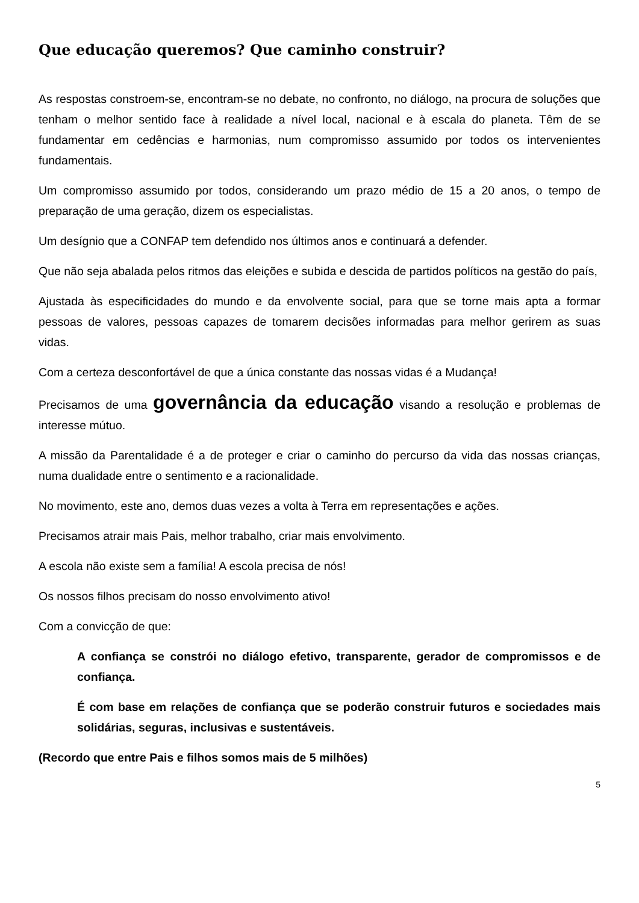Que educação queremos? Que caminho construir?
As respostas constroem-se, encontram-se no debate, no confronto, no diálogo, na procura de soluções que tenham o melhor sentido face à realidade a nível local, nacional e à escala do planeta. Têm de se fundamentar em cedências e harmonias, num compromisso assumido por todos os intervenientes fundamentais.
Um compromisso assumido por todos, considerando um prazo médio de 15 a 20 anos, o tempo de preparação de uma geração, dizem os especialistas.
Um desígnio que a CONFAP tem defendido nos últimos anos e continuará a defender.
Que não seja abalada pelos ritmos das eleições e subida e descida de partidos políticos na gestão do país,
Ajustada às especificidades do mundo e da envolvente social, para que se torne mais apta a formar pessoas de valores, pessoas capazes de tomarem decisões informadas para melhor gerirem as suas vidas.
Com a certeza desconfortável de que a única constante das nossas vidas é a Mudança!
Precisamos de uma governância da educação visando a resolução e problemas de interesse mútuo.
A missão da Parentalidade é a de proteger e criar o caminho do percurso da vida das nossas crianças, numa dualidade entre o sentimento e a racionalidade.
No movimento, este ano, demos duas vezes a volta à Terra em representações e ações.
Precisamos atrair mais Pais, melhor trabalho, criar mais envolvimento.
A escola não existe sem a família! A escola precisa de nós!
Os nossos filhos precisam do nosso envolvimento ativo!
Com a convicção de que:
A confiança se constrói no diálogo efetivo, transparente, gerador de compromissos e de confiança.
É com base em relações de confiança que se poderão construir futuros e sociedades mais solidárias, seguras, inclusivas e sustentáveis.
(Recordo que entre Pais e filhos somos mais de 5 milhões)
5